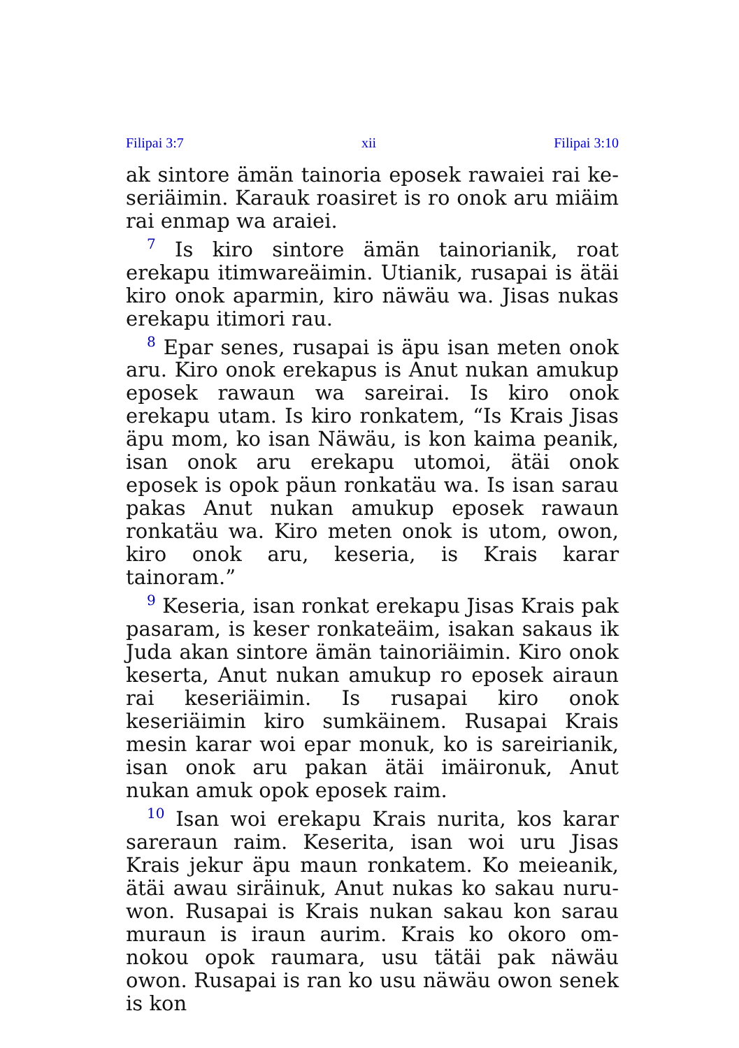Filipai 3:7 xii Filipai 3:10
ak sintore ämän tainoria eposek rawaiei rai ke­seriäimin. Karauk roasiret is ro onok aru miäim rai enmap wa araiei.
<sup>7</sup> Is kiro sintore ämän tainorianik, roat erekapu itimwareäimin. Utianik, rusapai is ätäi kiro onok aparmin, kiro näwäu wa. Jisas nukas erekapu itimori rau.
<sup>8</sup> Epar senes, rusapai is äpu isan meten onok aru. Kiro onok erekapus is Anut nukan amukup eposek rawaun wa sareirai. Is kiro onok erekapu utam. Is kiro ronkatem, “Is Krais Jisas äpu mom, ko isan Näwäu, is kon kaima peanik, isan onok aru erekapu utomoi, ätäi onok eposek is opok päun ronkatäu wa. Is isan sarau pakas Anut nukan amukup eposek rawaun ronkatäu wa. Kiro meten onok is utom, owon, kiro onok aru, keseria, is Krais karar tainoram.”
<sup>9</sup> Keseria, isan ronkat erekapu Jisas Krais pak pasaram, is keser ronkateäim, isakan sakaus ik Juda akan sintore ämän tainoriäimin. Kiro onok keserta, Anut nukan amukup ro eposek airaun rai keseriäimin. Is rusapai kiro onok keseriäimin kiro sumkäinem. Rusapai Krais mesin karar woi epar monuk, ko is sareirianik, isan onok aru pakan ätäi imäironuk, Anut nukan amuk opok eposek raim.
<sup>10</sup> Isan woi erekapu Krais nurita, kos karar sareraun raim. Keserita, isan woi uru Jisas Krais jekur äpu maun ronkatem. Ko meieanik, ätäi awau siräinuk, Anut nukas ko sakau nuru­won. Rusapai is Krais nukan sakau kon sarau muraun is iraun aurim. Krais ko okoro om­nokou opok raumara, usu tätäi pak näwäu owon. Rusapai is ran ko usu näwäu owon senek is kon